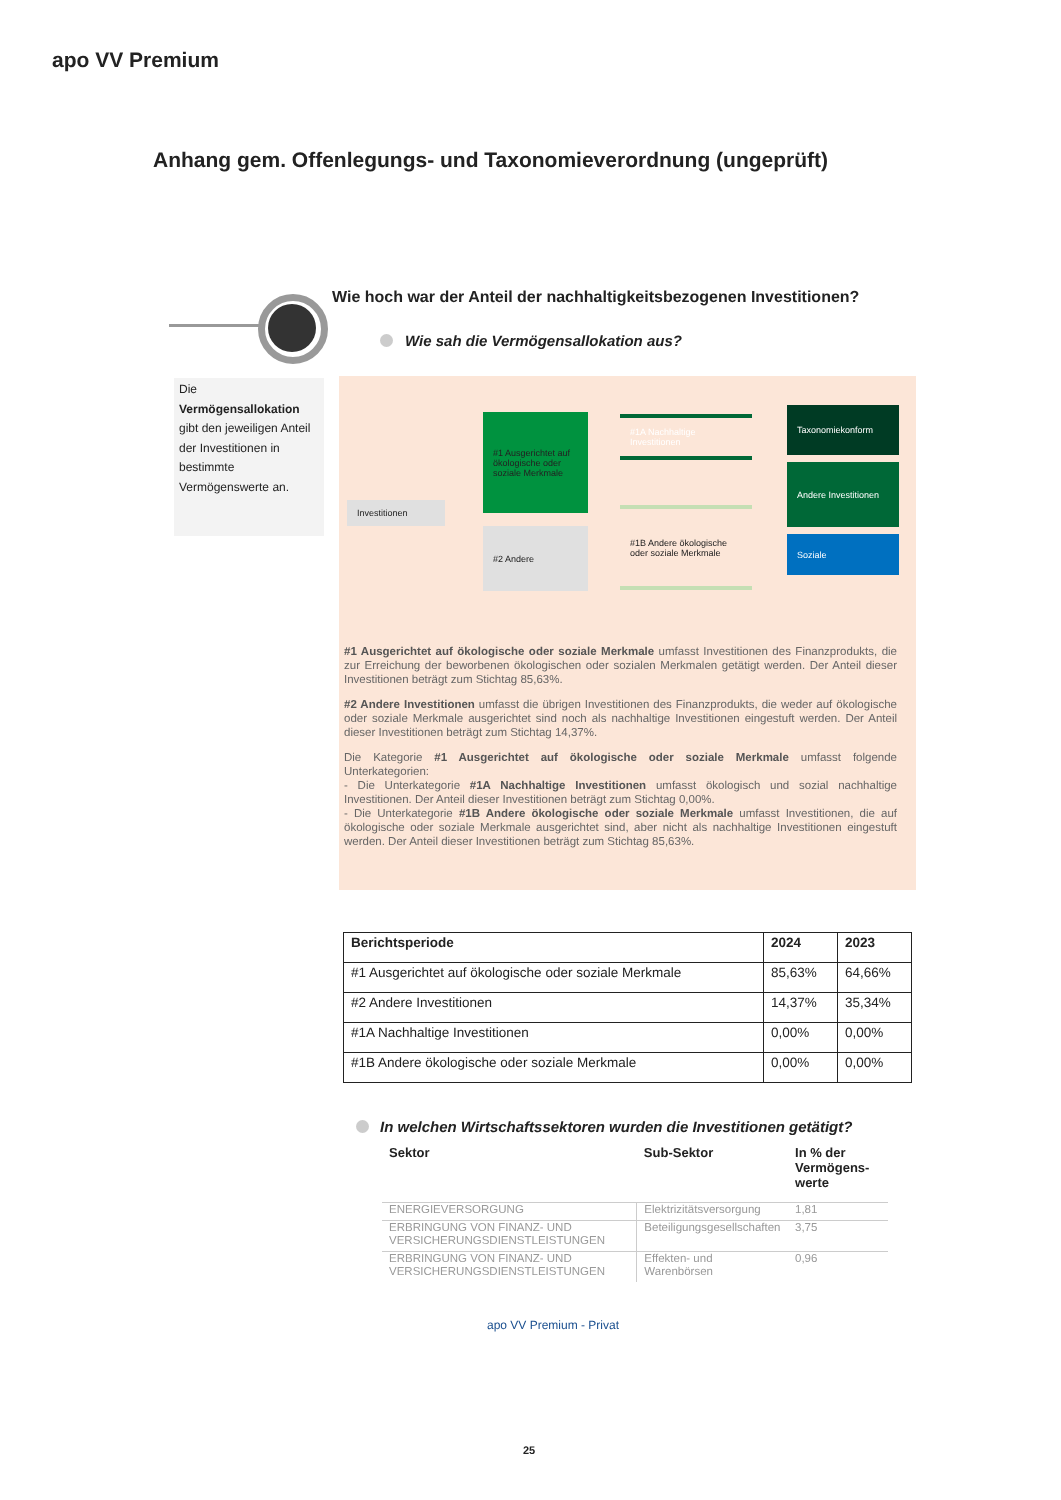apo VV Premium
Anhang gem. Offenlegungs- und Taxonomieverordnung (ungeprüft)
Wie hoch war der Anteil der nachhaltigkeitsbezogenen Investitionen?
Wie sah die Vermögensallokation aus?
Die
Vermögensallokation
gibt den jeweiligen Anteil der Investitionen in bestimmte Vermögenswerte an.
Investitionen
#1 Ausgerichtet auf ökologische oder soziale Merkmale
#2 Andere
#1A Nachhaltige Investitionen
#1B Andere ökologische oder soziale Merkmale
Taxonomiekonform
Andere Investitionen
Soziale
#1 Ausgerichtet auf ökologische oder soziale Merkmale umfasst Investitionen des Finanzprodukts, die zur Erreichung der beworbenen ökologischen oder sozialen Merkmalen getätigt werden. Der Anteil dieser Investitionen beträgt zum Stichtag 85,63%.
#2 Andere Investitionen umfasst die übrigen Investitionen des Finanzprodukts, die weder auf ökologische oder soziale Merkmale ausgerichtet sind noch als nachhaltige Investitionen eingestuft werden. Der Anteil dieser Investitionen beträgt zum Stichtag 14,37%.
Die Kategorie #1 Ausgerichtet auf ökologische oder soziale Merkmale umfasst folgende Unterkategorien:
- Die Unterkategorie #1A Nachhaltige Investitionen umfasst ökologisch und sozial nachhaltige Investitionen. Der Anteil dieser Investitionen beträgt zum Stichtag 0,00%.
- Die Unterkategorie #1B Andere ökologische oder soziale Merkmale umfasst Investitionen, die auf ökologische oder soziale Merkmale ausgerichtet sind, aber nicht als nachhaltige Investitionen eingestuft werden. Der Anteil dieser Investitionen beträgt zum Stichtag 85,63%.
| Berichtsperiode | 2024 | 2023 |
| --- | --- | --- |
| #1 Ausgerichtet auf ökologische oder soziale Merkmale | 85,63% | 64,66% |
| #2 Andere Investitionen | 14,37% | 35,34% |
| #1A Nachhaltige Investitionen | 0,00% | 0,00% |
| #1B Andere ökologische oder soziale Merkmale | 0,00% | 0,00% |
In welchen Wirtschaftssektoren wurden die Investitionen getätigt?
| Sektor | Sub-Sektor | In % der Vermögens-werte |
| --- | --- | --- |
| ENERGIEVERSORGUNG | Elektrizitätsversorgung | 1,81 |
| ERBRINGUNG VON FINANZ- UND VERSICHERUNGSDIENSTLEISTUNGEN | Beteiligungsgesellschaften | 3,75 |
| ERBRINGUNG VON FINANZ- UND VERSICHERUNGSDIENSTLEISTUNGEN | Effekten- und Warenbörsen | 0,96 |
apo VV Premium - Privat
25